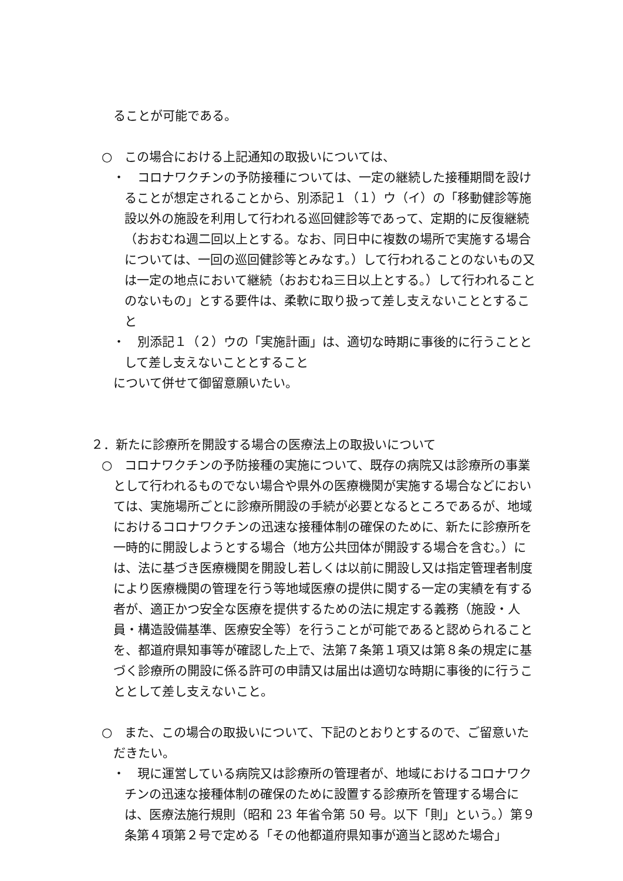ることが可能である。
○　この場合における上記通知の取扱いについては、
・　コロナワクチンの予防接種については、一定の継続した接種期間を設けることが想定されることから、別添記１（１）ウ（イ）の「移動健診等施設以外の施設を利用して行われる巡回健診等であって、定期的に反復継続（おおむね週二回以上とする。なお、同日中に複数の場所で実施する場合については、一回の巡回健診等とみなす。）して行われることのないもの又は一定の地点において継続（おおむね三日以上とする。）して行われることのないもの」とする要件は、柔軟に取り扱って差し支えないこととすること
・　別添記１（２）ウの「実施計画」は、適切な時期に事後的に行うこととして差し支えないこととすること
について併せて御留意願いたい。
２．新たに診療所を開設する場合の医療法上の取扱いについて
○　コロナワクチンの予防接種の実施について、既存の病院又は診療所の事業として行われるものでない場合や県外の医療機関が実施する場合などにおいては、実施場所ごとに診療所開設の手続が必要となるところであるが、地域におけるコロナワクチンの迅速な接種体制の確保のために、新たに診療所を一時的に開設しようとする場合（地方公共団体が開設する場合を含む。）には、法に基づき医療機関を開設し若しくは以前に開設し又は指定管理者制度により医療機関の管理を行う等地域医療の提供に関する一定の実績を有する者が、適正かつ安全な医療を提供するための法に規定する義務（施設・人員・構造設備基準、医療安全等）を行うことが可能であると認められることを、都道府県知事等が確認した上で、法第７条第１項又は第８条の規定に基づく診療所の開設に係る許可の申請又は届出は適切な時期に事後的に行うこととして差し支えないこと。
○　また、この場合の取扱いについて、下記のとおりとするので、ご留意いただきたい。
・　現に運営している病院又は診療所の管理者が、地域におけるコロナワクチンの迅速な接種体制の確保のために設置する診療所を管理する場合には、医療法施行規則（昭和 23 年省令第 50 号。以下「則」という。）第９条第４項第２号で定める「その他都道府県知事が適当と認めた場合」